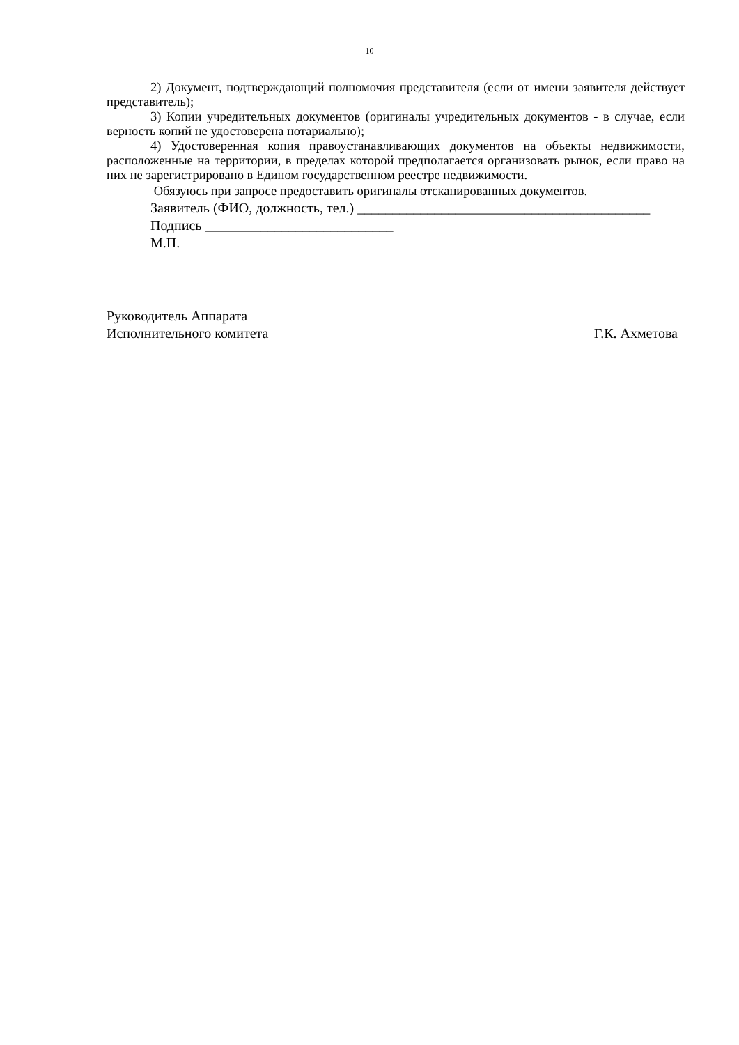10
2) Документ, подтверждающий полномочия представителя (если от имени заявителя действует представитель);
3) Копии учредительных документов (оригиналы учредительных документов - в случае, если верность копий не удостоверена нотариально);
4) Удостоверенная копия правоустанавливающих документов на объекты недвижимости, расположенные на территории, в пределах которой предполагается организовать рынок, если право на них не зарегистрировано в Едином государственном реестре недвижимости.
Обязуюсь при запросе предоставить оригиналы отсканированных документов.
Заявитель (ФИО, должность, тел.) __________________________________________
Подпись ___________________________
М.П.
Руководитель Аппарата
Исполнительного комитета
Г.К. Ахметова